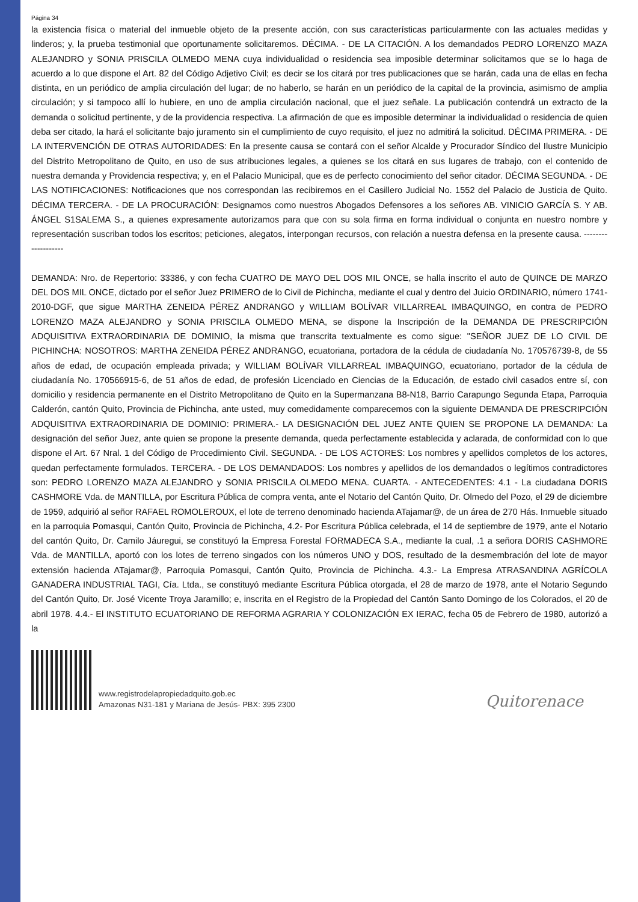Página 34
la existencia física o material del inmueble objeto de la presente acción, con sus características particularmente con las actuales medidas y linderos; y, la prueba testimonial que oportunamente solicitaremos. DÉCIMA. - DE LA CITACIÓN. A los demandados PEDRO LORENZO MAZA ALEJANDRO y SONIA PRISCILA OLMEDO MENA cuya individualidad o residencia sea imposible determinar solicitamos que se lo haga de acuerdo a lo que dispone el Art. 82 del Código Adjetivo Civil; es decir se los citará por tres publicaciones que se harán, cada una de ellas en fecha distinta, en un periódico de amplia circulación del lugar; de no haberlo, se harán en un periódico de la capital de la provincia, asimismo de amplia circulación; y si tampoco allí lo hubiere, en uno de amplia circulación nacional, que el juez señale. La publicación contendrá un extracto de la demanda o solicitud pertinente, y de la providencia respectiva. La afirmación de que es imposible determinar la individualidad o residencia de quien deba ser citado, la hará el solicitante bajo juramento sin el cumplimiento de cuyo requisito, el juez no admitirá la solicitud. DÉCIMA PRIMERA. - DE LA INTERVENCIÓN DE OTRAS AUTORIDADES: En la presente causa se contará con el señor Alcalde y Procurador Síndico del Ilustre Municipio del Distrito Metropolitano de Quito, en uso de sus atribuciones legales, a quienes se los citará en sus lugares de trabajo, con el contenido de nuestra demanda y Providencia respectiva; y, en el Palacio Municipal, que es de perfecto conocimiento del señor citador. DÉCIMA SEGUNDA. - DE LAS NOTIFICACIONES: Notificaciones que nos correspondan las recibiremos en el Casillero Judicial No. 1552 del Palacio de Justicia de Quito. DÉCIMA TERCERA. - DE LA PROCURACIÓN: Designamos como nuestros Abogados Defensores a los señores AB. VINICIO GARCÍA S. Y AB. ÁNGEL S1SALEMA S., a quienes expresamente autorizamos para que con su sola firma en forma individual o conjunta en nuestro nombre y representación suscriban todos los escritos; peticiones, alegatos, interpongan recursos, con relación a nuestra defensa en la presente causa. -------------------
DEMANDA: Nro. de Repertorio: 33386, y con fecha CUATRO DE MAYO DEL DOS MIL ONCE, se halla inscrito el auto de QUINCE DE MARZO DEL DOS MIL ONCE, dictado por el señor Juez PRIMERO de lo Civil de Pichincha, mediante el cual y dentro del Juicio ORDINARIO, número 1741-2010-DGF, que sigue MARTHA ZENEIDA PÉREZ ANDRANGO y WILLIAM BOLÍVAR VILLARREAL IMBAQUINGO, en contra de PEDRO LORENZO MAZA ALEJANDRO y SONIA PRISCILA OLMEDO MENA, se dispone la Inscripción de la DEMANDA DE PRESCRIPCIÓN ADQUISITIVA EXTRAORDINARIA DE DOMINIO, la misma que transcrita textualmente es como sigue: "SEÑOR JUEZ DE LO CIVIL DE PICHINCHA: NOSOTROS: MARTHA ZENEIDA PÉREZ ANDRANGO, ecuatoriana, portadora de la cédula de ciudadanía No. 170576739-8, de 55 años de edad, de ocupación empleada privada; y WILLIAM BOLÍVAR VILLARREAL IMBAQUINGO, ecuatoriano, portador de la cédula de ciudadanía No. 170566915-6, de 51 años de edad, de profesión Licenciado en Ciencias de la Educación, de estado civil casados entre sí, con domicilio y residencia permanente en el Distrito Metropolitano de Quito en la Supermanzana B8-N18, Barrio Carapungo Segunda Etapa, Parroquia Calderón, cantón Quito, Provincia de Pichincha, ante usted, muy comedidamente comparecemos con la siguiente DEMANDA DE PRESCRIPCIÓN ADQUISITIVA EXTRAORDINARIA DE DOMINIO: PRIMERA.- LA DESIGNACIÓN DEL JUEZ ANTE QUIEN SE PROPONE LA DEMANDA: La designación del señor Juez, ante quien se propone la presente demanda, queda perfectamente establecida y aclarada, de conformidad con lo que dispone el Art. 67 Nral. 1 del Código de Procedimiento Civil. SEGUNDA. - DE LOS ACTORES: Los nombres y apellidos completos de los actores, quedan perfectamente formulados. TERCERA. - DE LOS DEMANDADOS: Los nombres y apellidos de los demandados o legítimos contradictores son: PEDRO LORENZO MAZA ALEJANDRO y SONIA PRISCILA OLMEDO MENA. CUARTA. - ANTECEDENTES: 4.1 - La ciudadana DORIS CASHMORE Vda. de MANTILLA, por Escritura Pública de compra venta, ante el Notario del Cantón Quito, Dr. Olmedo del Pozo, el 29 de diciembre de 1959, adquirió al señor RAFAEL ROMOLEROUX, el lote de terreno denominado hacienda ATajamar@, de un área de 270 Hás. Inmueble situado en la parroquia Pomasqui, Cantón Quito, Provincia de Pichincha, 4.2- Por Escritura Pública celebrada, el 14 de septiembre de 1979, ante el Notario del cantón Quito, Dr. Camilo Jáuregui, se constituyó la Empresa Forestal FORMADECA S.A., mediante la cual, .1 a señora DORIS CASHMORE Vda. de MANTILLA, aportó con los lotes de terreno singados con los números UNO y DOS, resultado de la desmembración del lote de mayor extensión hacienda ATajamar@, Parroquia Pomasqui, Cantón Quito, Provincia de Pichincha. 4.3.- La Empresa ATRASANDINA AGRÍCOLA GANADERA INDUSTRIAL TAGI, Cía. Ltda., se constituyó mediante Escritura Pública otorgada, el 28 de marzo de 1978, ante el Notario Segundo del Cantón Quito, Dr. José Vicente Troya Jaramillo; e, inscrita en el Registro de la Propiedad del Cantón Santo Domingo de los Colorados, el 20 de abril 1978. 4.4.- El INSTITUTO ECUATORIANO DE REFORMA AGRARIA Y COLONIZACIÓN EX IERAC, fecha 05 de Febrero de 1980, autorizó a la
www.registrodelapropiedadquito.gob.ec
Amazonas N31-181 y Mariana de Jesús- PBX: 395 2300
Quitorenace